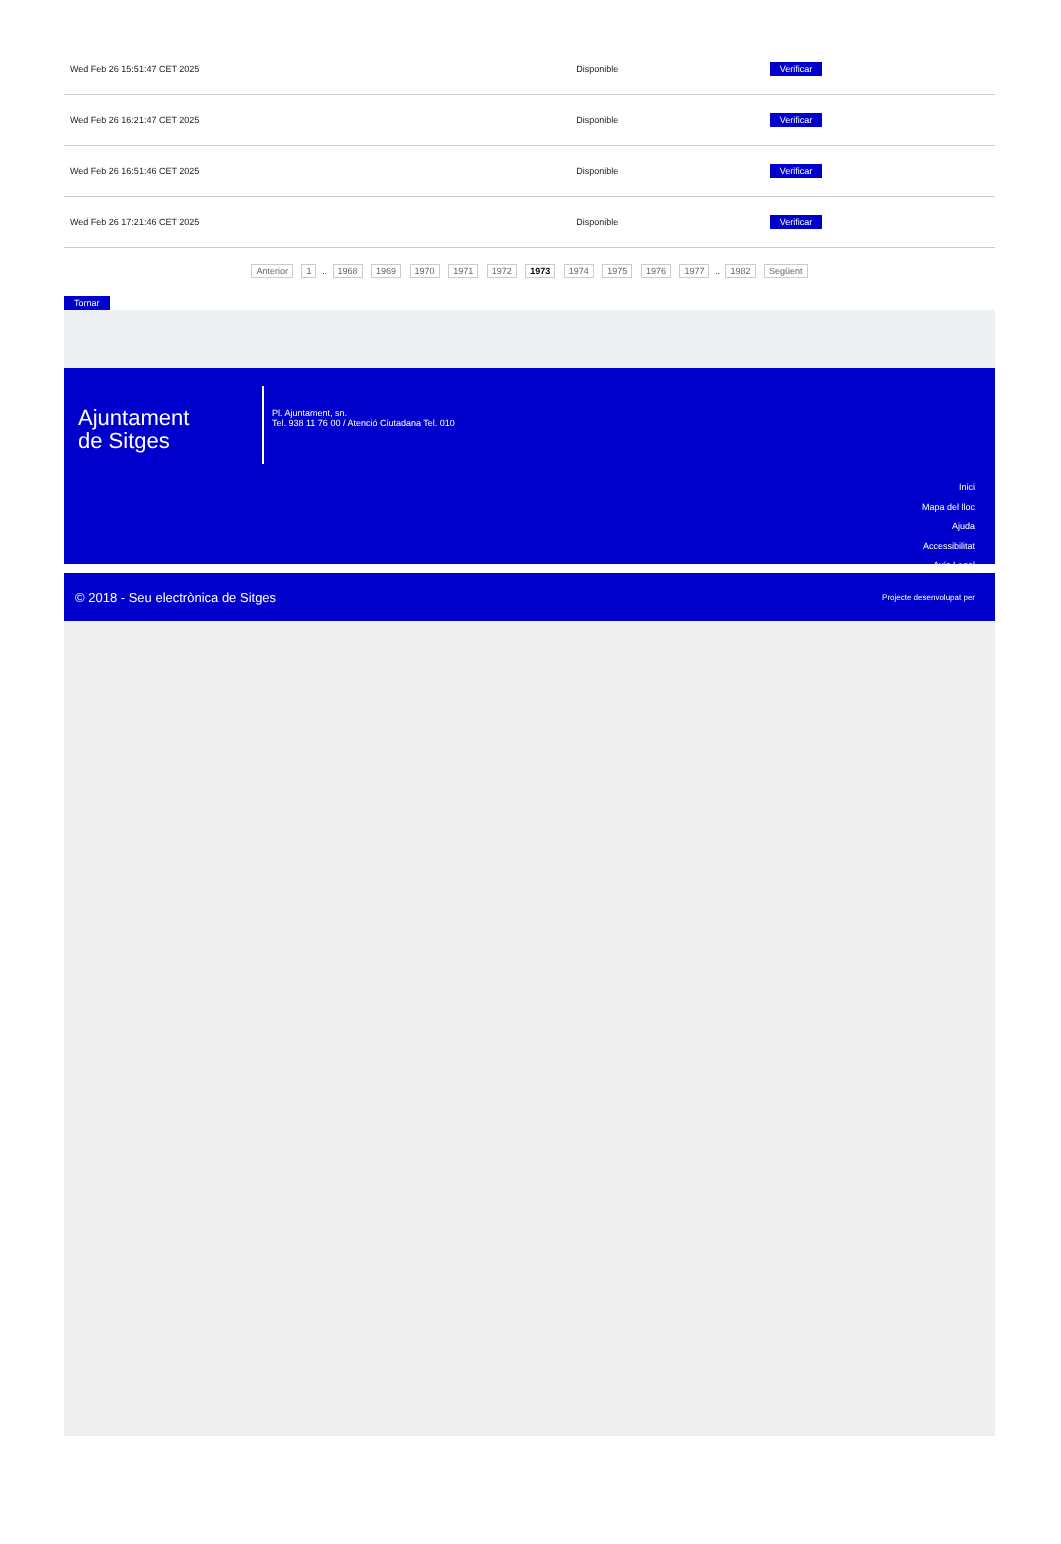| Wed Feb 26 15:51:47 CET 2025 | Disponible | Verificar |
| Wed Feb 26 16:21:47 CET 2025 | Disponible | Verificar |
| Wed Feb 26 16:51:46 CET 2025 | Disponible | Verificar |
| Wed Feb 26 17:21:46 CET 2025 | Disponible | Verificar |
Anterior 1 .. 1968 1969 1970 1971 1972 1973 1974 1975 1976 1977 .. 1982 Següent
Tornar
Ajuntament
de Sitges
Pl. Ajuntament, sn.
Tel. 938 11 76 00 / Atenció Ciutadana Tel. 010
Inici
Mapa del lloc
Ajuda
Accessibilitat
Avís Legal
© 2018 - Seu electrònica de Sitges Projecte desenvolupat per